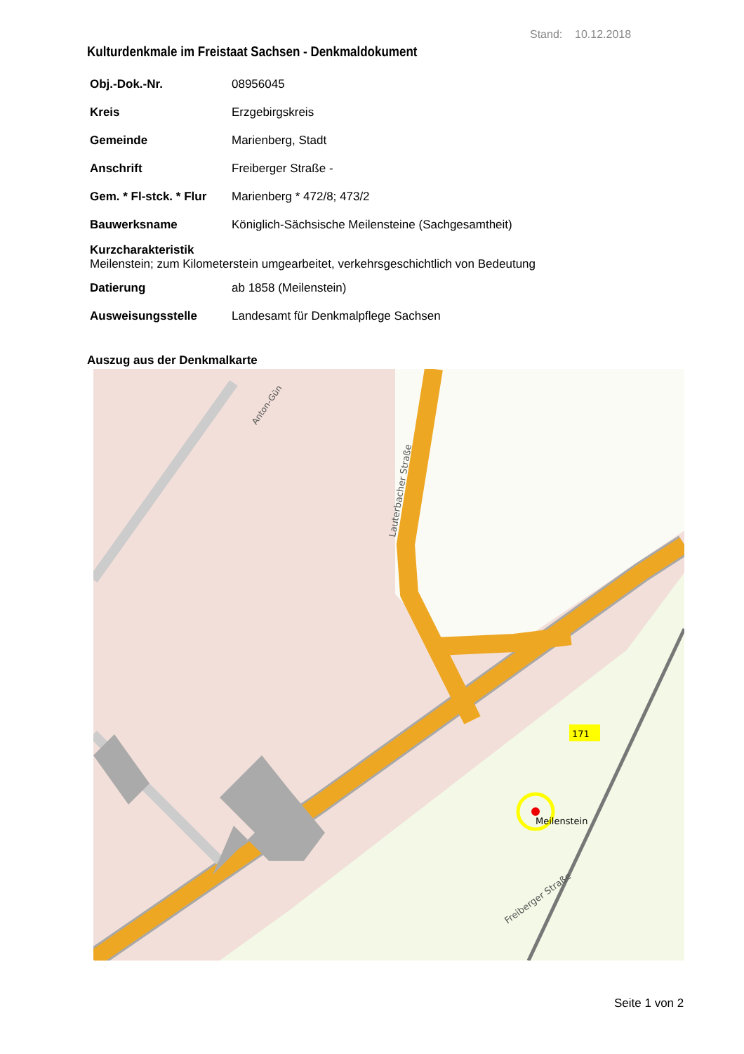Stand: 10.12.2018
Kulturdenkmale im Freistaat Sachsen - Denkmaldokument
| Obj.-Dok.-Nr. | 08956045 |
| Kreis | Erzgebirgskreis |
| Gemeinde | Marienberg, Stadt |
| Anschrift | Freiberger Straße - |
| Gem. * Fl-stck. * Flur | Marienberg * 472/8; 473/2 |
| Bauwerksname | Königlich-Sächsische Meilensteine (Sachgesamtheit) |
| Kurzcharakteristik Meilenstein; zum Kilometerstein umgearbeitet, verkehrsgeschichtlich von Bedeutung | |
| Datierung | ab 1858 (Meilenstein) |
| Ausweisungsstelle | Landesamt für Denkmalpflege Sachsen |
Auszug aus der Denkmalkarte
Lauterbacher Straße
Freiberger Straße
Anton-Gün
171
Meilenstein
Seite 1 von 2